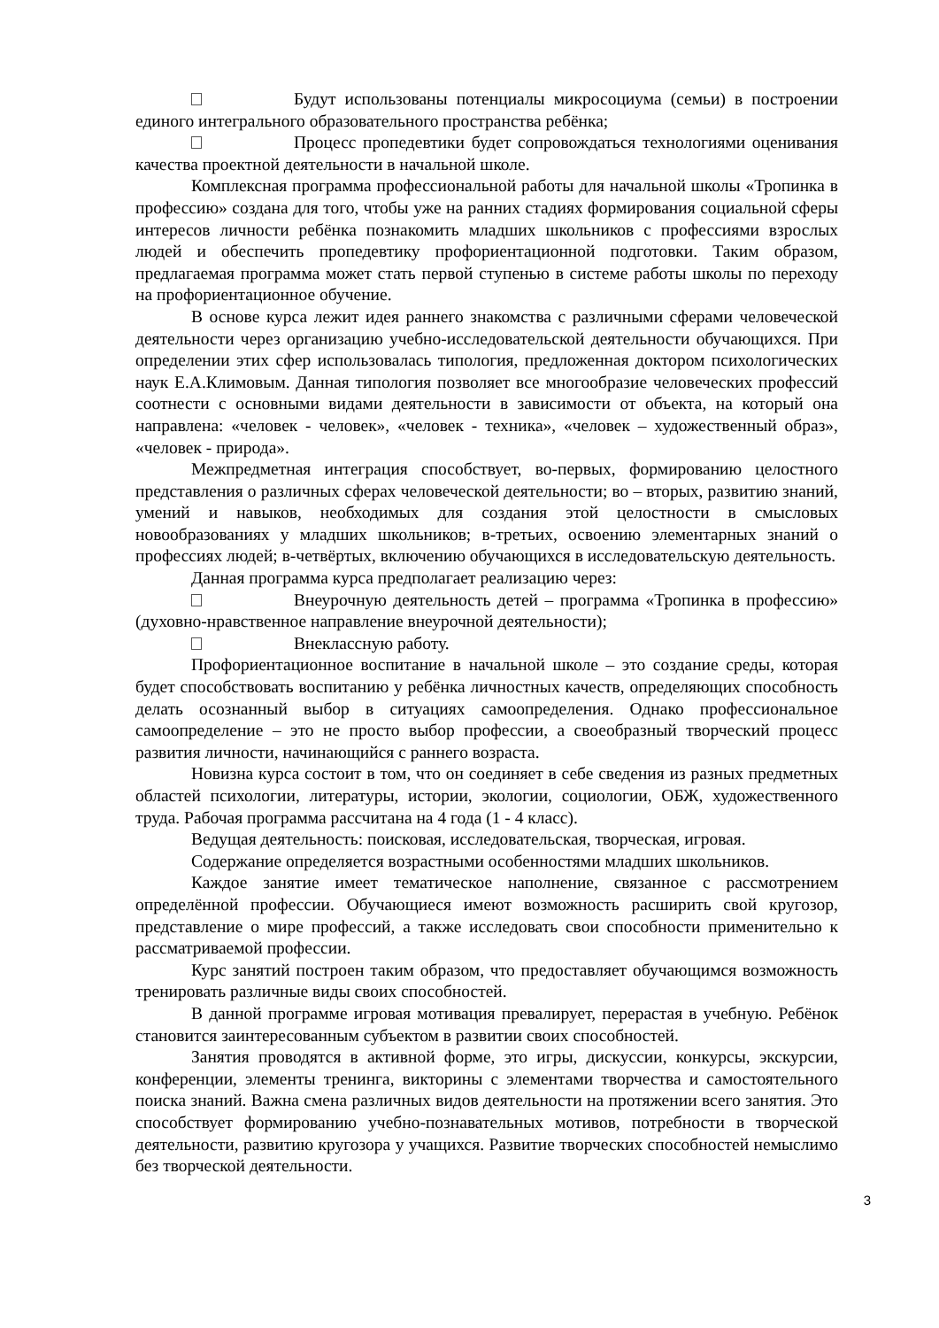Будут использованы потенциалы микросоциума (семьи) в построении единого интегрального образовательного пространства ребёнка;
Процесс пропедевтики будет сопровождаться технологиями оценивания качества проектной деятельности в начальной школе.
Комплексная программа профессиональной работы для начальной школы «Тропинка в профессию» создана для того, чтобы уже на ранних стадиях формирования социальной сферы интересов личности ребёнка познакомить младших школьников с профессиями взрослых людей и обеспечить пропедевтику профориентационной подготовки. Таким образом, предлагаемая программа может стать первой ступенью в системе работы школы по переходу на профориентационное обучение.
В основе курса лежит идея раннего знакомства с различными сферами человеческой деятельности через организацию учебно-исследовательской деятельности обучающихся. При определении этих сфер использовалась типология, предложенная доктором психологических наук Е.А.Климовым. Данная типология позволяет все многообразие человеческих профессий соотнести с основными видами деятельности в зависимости от объекта, на который она направлена: «человек - человек», «человек - техника», «человек – художественный образ», «человек - природа».
Межпредметная интеграция способствует, во-первых, формированию целостного представления о различных сферах человеческой деятельности; во – вторых, развитию знаний, умений и навыков, необходимых для создания этой целостности в смысловых новообразованиях у младших школьников; в-третьих, освоению элементарных знаний о профессиях людей; в-четвёртых, включению обучающихся в исследовательскую деятельность.
Данная программа курса предполагает реализацию через:
Внеурочную деятельность детей – программа «Тропинка в профессию» (духовно-нравственное направление внеурочной деятельности);
Внеклассную работу.
Профориентационное воспитание в начальной школе – это создание среды, которая будет способствовать воспитанию у ребёнка личностных качеств, определяющих способность делать осознанный выбор в ситуациях самоопределения. Однако профессиональное самоопределение – это не просто выбор профессии, а своеобразный творческий процесс развития личности, начинающийся с раннего возраста.
Новизна курса состоит в том, что он соединяет в себе сведения из разных предметных областей психологии, литературы, истории, экологии, социологии, ОБЖ, художественного труда. Рабочая программа рассчитана на 4 года (1 - 4 класс).
Ведущая деятельность: поисковая, исследовательская, творческая, игровая.
Содержание определяется возрастными особенностями младших школьников.
Каждое занятие имеет тематическое наполнение, связанное с рассмотрением определённой профессии. Обучающиеся имеют возможность расширить свой кругозор, представление о мире профессий, а также исследовать свои способности применительно к рассматриваемой профессии.
Курс занятий построен таким образом, что предоставляет обучающимся возможность тренировать различные виды своих способностей.
В данной программе игровая мотивация превалирует, перерастая в учебную. Ребёнок становится заинтересованным субъектом в развитии своих способностей.
Занятия проводятся в активной форме, это игры, дискуссии, конкурсы, экскурсии, конференции, элементы тренинга, викторины с элементами творчества и самостоятельного поиска знаний. Важна смена различных видов деятельности на протяжении всего занятия. Это способствует формированию учебно-познавательных мотивов, потребности в творческой деятельности, развитию кругозора у учащихся. Развитие творческих способностей немыслимо без творческой деятельности.
3